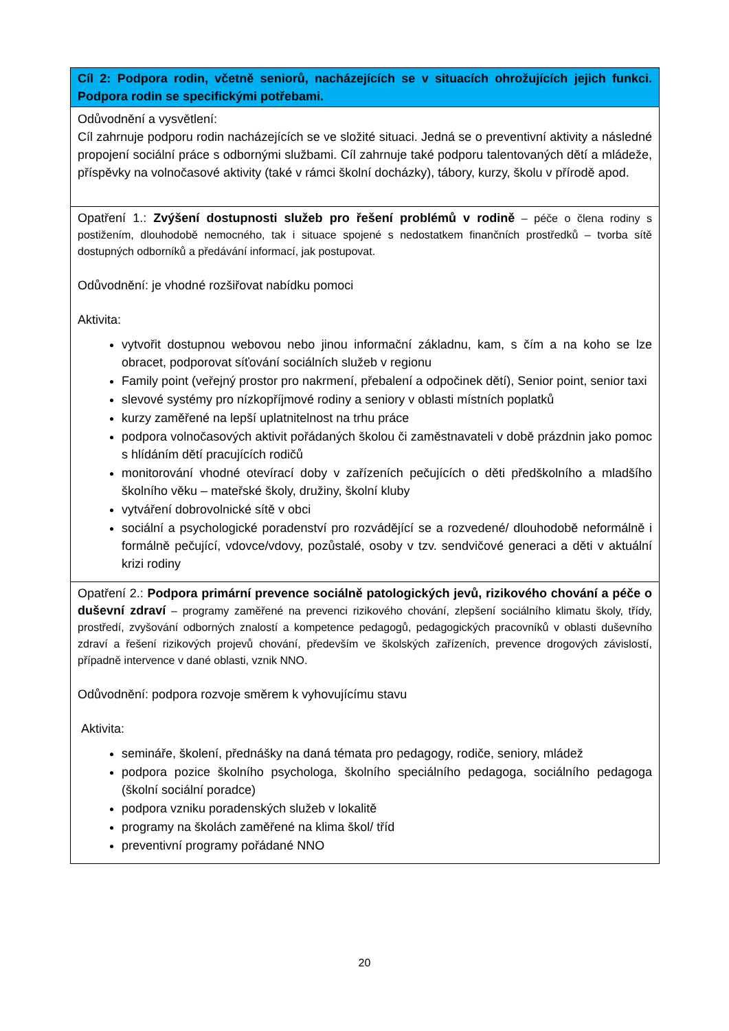| Cíl 2: Podpora rodin, včetně seniorů, nacházejících se v situacích ohrožujících jejich funkci. Podpora rodin se specifickými potřebami. |
| --- |
| Odůvodnění a vysvětlení: Cíl zahrnuje podporu rodin nacházejících se ve složité situaci. Jedná se o preventivní aktivity a následné propojení sociální práce s odbornými službami. Cíl zahrnuje také podporu talentovaných dětí a mládeže, příspěvky na volnočasové aktivity (také v rámci školní docházky), tábory, kurzy, školu v přírodě apod. |
| Opatření 1.: Zvýšení dostupnosti služeb pro řešení problémů v rodině – péče o člena rodiny s postižením, dlouhodobě nemocného, tak i situace spojené s nedostatkem finančních prostředků – tvorba sítě dostupných odborníků a předávání informací, jak postupovat. Odůvodnění: je vhodné rozšiřovat nabídku pomoci Aktivita: vytvořit dostupnou webovou nebo jinou informační základnu, kam, s čím a na koho se lze obracet, podporovat síťování sociálních služeb v regionu Family point (veřejný prostor pro nakrmení, přebalení a odpočinek dětí), Senior point, senior taxi slevové systémy pro nízkopříjmové rodiny a seniory v oblasti místních poplatků kurzy zaměřené na lepší uplatnitelnost na trhu práce podpora volnočasových aktivit pořádaných školou či zaměstnavateli v době prázdnin jako pomoc s hlídáním dětí pracujících rodičů monitorování vhodné otevírací doby v zařízeních pečujících o děti předškolního a mladšího školního věku – mateřské školy, družiny, školní kluby vytváření dobrovolnické sítě v obci sociální a psychologické poradenství pro rozvádějící se a rozvedené/ dlouhodobě neformálně i formálně pečující, vdovce/vdovy, pozůstalé, osoby v tzv. sendvičové generaci a děti v aktuální krizi rodiny |
| Opatření 2.: Podpora primární prevence sociálně patologických jevů, rizikového chování a péče o duševní zdraví – programy zaměřené na prevenci rizikového chování, zlepšení sociálního klimatu školy, třídy, prostředí, zvyšování odborných znalostí a kompetence pedagogů, pedagogických pracovníků v oblasti duševního zdraví a řešení rizikových projevů chování, především ve školských zařízeních, prevence drogových závislostí, případně intervence v dané oblasti, vznik NNO. Odůvodnění: podpora rozvoje směrem k vyhovujícímu stavu Aktivita: semináře, školení, přednášky na daná témata pro pedagogy, rodiče, seniory, mládež podpora pozice školního psychologa, školního speciálního pedagoga, sociálního pedagoga (školní sociální poradce) podpora vzniku poradenských služeb v lokalitě programy na školách zaměřené na klima škol/ tříd preventivní programy pořádané NNO |
20